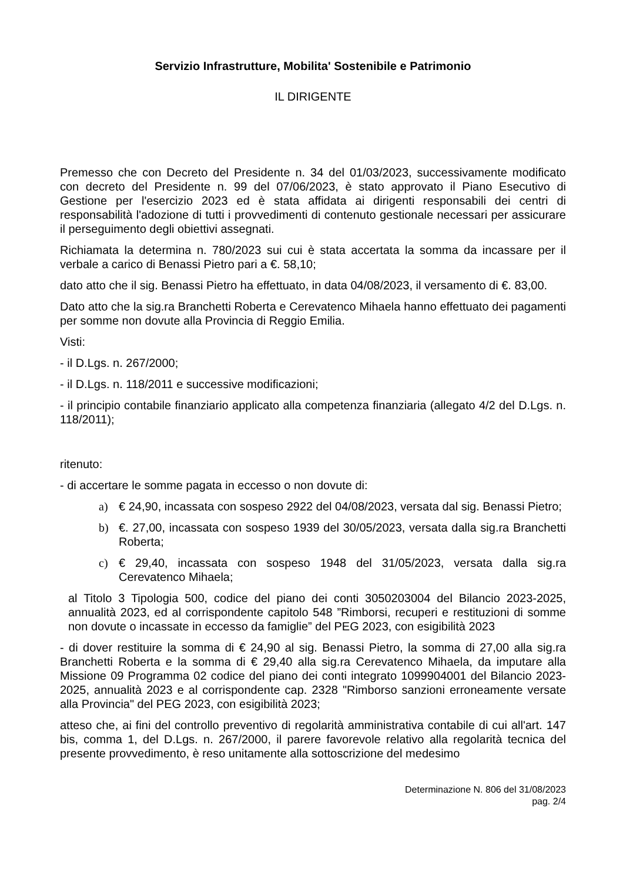Servizio Infrastrutture, Mobilita' Sostenibile e Patrimonio
IL DIRIGENTE
Premesso che con Decreto del Presidente n. 34 del 01/03/2023, successivamente modificato con decreto del Presidente n. 99 del 07/06/2023, è stato approvato il Piano Esecutivo di Gestione per l'esercizio 2023 ed è stata affidata ai dirigenti responsabili dei centri di responsabilità l'adozione di tutti i provvedimenti di contenuto gestionale necessari per assicurare il perseguimento degli obiettivi assegnati.
Richiamata la determina n. 780/2023 sui cui è stata accertata la somma da incassare per il verbale a carico di Benassi Pietro pari a €. 58,10;
dato atto che il sig. Benassi Pietro ha effettuato, in data 04/08/2023, il versamento di €. 83,00.
Dato atto che la sig.ra Branchetti Roberta e Cerevatenco Mihaela hanno effettuato dei pagamenti per somme non dovute alla Provincia di Reggio Emilia.
Visti:
- il D.Lgs. n. 267/2000;
- il D.Lgs. n. 118/2011 e successive modificazioni;
- il principio contabile finanziario applicato alla competenza finanziaria (allegato 4/2 del D.Lgs. n. 118/2011);
ritenuto:
- di accertare le somme pagata in eccesso o non dovute di:
a) € 24,90, incassata con sospeso 2922 del 04/08/2023, versata dal sig. Benassi Pietro;
b) €. 27,00, incassata con sospeso 1939 del 30/05/2023, versata dalla sig.ra Branchetti Roberta;
c) € 29,40, incassata con sospeso 1948 del 31/05/2023, versata dalla sig.ra Cerevatenco Mihaela;
al Titolo 3 Tipologia 500, codice del piano dei conti 3050203004 del Bilancio 2023-2025, annualità 2023, ed al corrispondente capitolo 548 ”Rimborsi, recuperi e restituzioni di somme non dovute o incassate in eccesso da famiglie” del PEG 2023, con esigibilità 2023
- di dover restituire la somma di € 24,90 al sig. Benassi Pietro, la somma di 27,00 alla sig.ra Branchetti Roberta e la somma di € 29,40 alla sig.ra Cerevatenco Mihaela, da imputare alla Missione 09 Programma 02 codice del piano dei conti integrato 1099904001 del Bilancio 2023-2025, annualità 2023 e al corrispondente cap. 2328 "Rimborso sanzioni erroneamente versate alla Provincia" del PEG 2023, con esigibilità 2023;
atteso che, ai fini del controllo preventivo di regolarità amministrativa contabile di cui all'art. 147 bis, comma 1, del D.Lgs. n. 267/2000, il parere favorevole relativo alla regolarità tecnica del presente provvedimento, è reso unitamente alla sottoscrizione del medesimo
Determinazione N. 806 del 31/08/2023
pag. 2/4